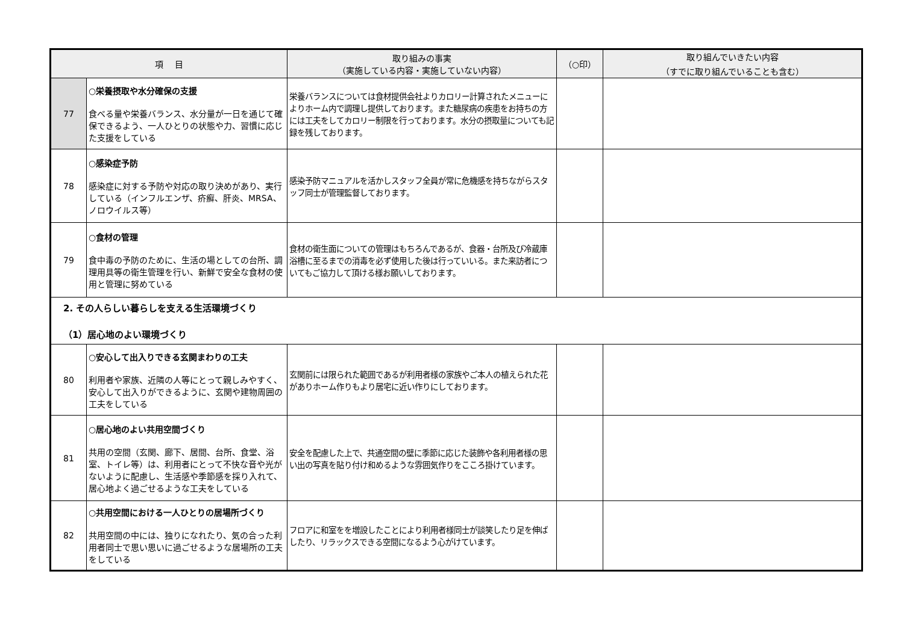| 項 目 | | 取り組みの事実 （実施している内容・実施していない内容） | （○印） | 取り組んでいきたい内容 （すでに取り組んでいることも含む） |
| --- | --- | --- | --- | --- |
| 77 | ○栄養摂取や水分確保の支援 食べる量や栄養バランス、水分量が一日を通じて確保できるよう、一人ひとりの状態や力、習慣に応じた支援をしている | 栄養バランスについては食材提供会社よりカロリー計算されたメニューによりホーム内で調理し提供しております。また糖尿病の疾患をお持ちの方には工夫をしてカロリー制限を行っております。水分の摂取量についても記録を残しております。 | | |
| 78 | ○感染症予防 感染症に対する予防や対応の取り決めがあり、実行している（インフルエンザ、疥癬、肝炎、MRSA、ノロウイルス等） | 感染予防マニュアルを活かしスタッフ全員が常に危機感を持ちながらスタッフ同士が管理監督しております。 | | |
| 79 | ○食材の管理 食中毒の予防のために、生活の場としての台所、調理用具等の衛生管理を行い、新鮮で安全な食材の使用と管理に努めている | 食材の衛生面についての管理はもちろんであるが、食器・台所及び冷蔵庫浴槽に至るまでの消毒を必ず使用した後は行っていいる。また来訪者についてもご協力して頂ける様お願いしております。 | | |
| 2. その人らしい暮らしを支える生活環境づくり （1）居心地のよい環境づくり | | | | |
| 80 | ○安心して出入りできる玄関まわりの工夫 利用者や家族、近隣の人等にとって親しみやすく、安心して出入りができるように、玄関や建物周囲の工夫をしている | 玄関前には限られた範囲であるが利用者様の家族やご本人の植えられた花がありホーム作りもより居宅に近い作りにしております。 | | |
| 81 | ○居心地のよい共用空間づくり 共用の空間（玄関、廊下、居間、台所、食堂、浴室、トイレ等）は、利用者にとって不快な音や光がないように配慮し、生活感や季節感を採り入れて、居心地よく過ごせるような工夫をしている | 安全を配慮した上で、共通空間の壁に季節に応じた装飾や各利用者様の思い出の写真を貼り付け和めるような雰囲気作りをこころ掛けています。 | | |
| 82 | ○共用空間における一人ひとりの居場所づくり 共用空間の中には、独りになれたり、気の合った利用者同士で思い思いに過ごせるような居場所の工夫をしている | フロアに和室をを増設したことにより利用者様同士が談笑したり足を伸ばしたり、リラックスできる空間になるよう心がけています。 | | |